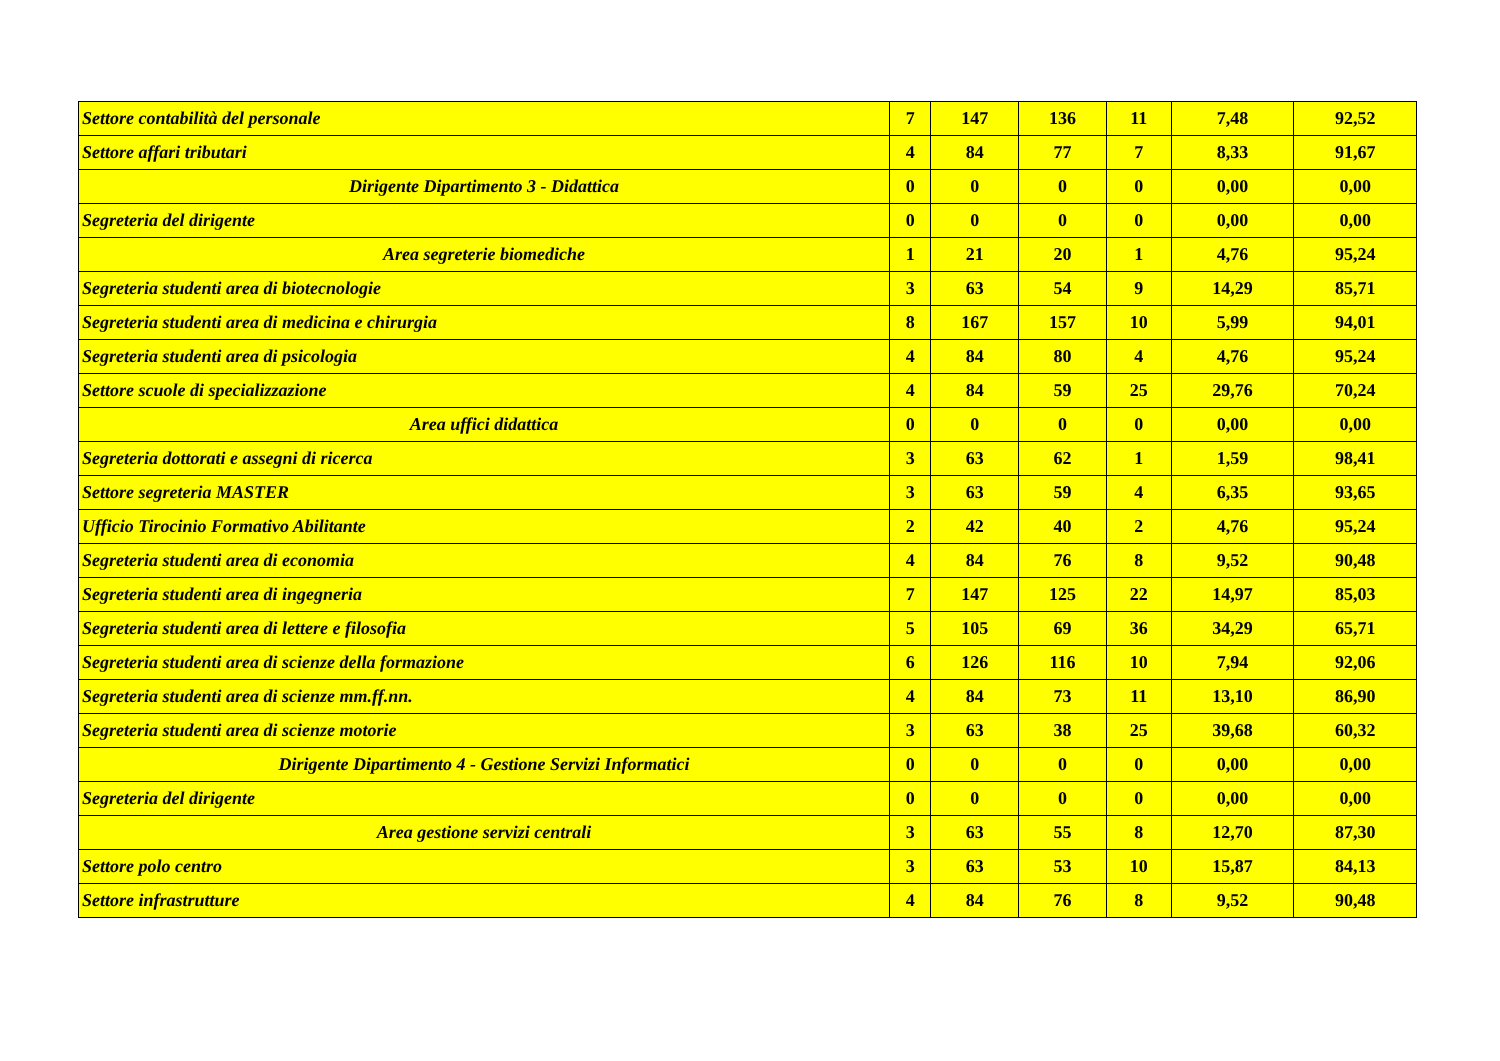| Settore contabilità del personale | 7 | 147 | 136 | 11 | 7,48 | 92,52 |
| Settore affari tributari | 4 | 84 | 77 | 7 | 8,33 | 91,67 |
| Dirigente Dipartimento 3 - Didattica | 0 | 0 | 0 | 0 | 0,00 | 0,00 |
| Segreteria del dirigente | 0 | 0 | 0 | 0 | 0,00 | 0,00 |
| Area segreterie biomediche | 1 | 21 | 20 | 1 | 4,76 | 95,24 |
| Segreteria studenti area di biotecnologie | 3 | 63 | 54 | 9 | 14,29 | 85,71 |
| Segreteria studenti area di medicina e chirurgia | 8 | 167 | 157 | 10 | 5,99 | 94,01 |
| Segreteria studenti area di psicologia | 4 | 84 | 80 | 4 | 4,76 | 95,24 |
| Settore scuole di specializzazione | 4 | 84 | 59 | 25 | 29,76 | 70,24 |
| Area uffici didattica | 0 | 0 | 0 | 0 | 0,00 | 0,00 |
| Segreteria dottorati e assegni di ricerca | 3 | 63 | 62 | 1 | 1,59 | 98,41 |
| Settore segreteria MASTER | 3 | 63 | 59 | 4 | 6,35 | 93,65 |
| Ufficio Tirocinio Formativo Abilitante | 2 | 42 | 40 | 2 | 4,76 | 95,24 |
| Segreteria studenti area di economia | 4 | 84 | 76 | 8 | 9,52 | 90,48 |
| Segreteria studenti area di ingegneria | 7 | 147 | 125 | 22 | 14,97 | 85,03 |
| Segreteria studenti area di lettere e filosofia | 5 | 105 | 69 | 36 | 34,29 | 65,71 |
| Segreteria studenti area di scienze della formazione | 6 | 126 | 116 | 10 | 7,94 | 92,06 |
| Segreteria studenti area di scienze mm.ff.nn. | 4 | 84 | 73 | 11 | 13,10 | 86,90 |
| Segreteria studenti area di scienze motorie | 3 | 63 | 38 | 25 | 39,68 | 60,32 |
| Dirigente Dipartimento 4 - Gestione Servizi Informatici | 0 | 0 | 0 | 0 | 0,00 | 0,00 |
| Segreteria del dirigente | 0 | 0 | 0 | 0 | 0,00 | 0,00 |
| Area gestione servizi centrali | 3 | 63 | 55 | 8 | 12,70 | 87,30 |
| Settore polo centro | 3 | 63 | 53 | 10 | 15,87 | 84,13 |
| Settore infrastrutture | 4 | 84 | 76 | 8 | 9,52 | 90,48 |